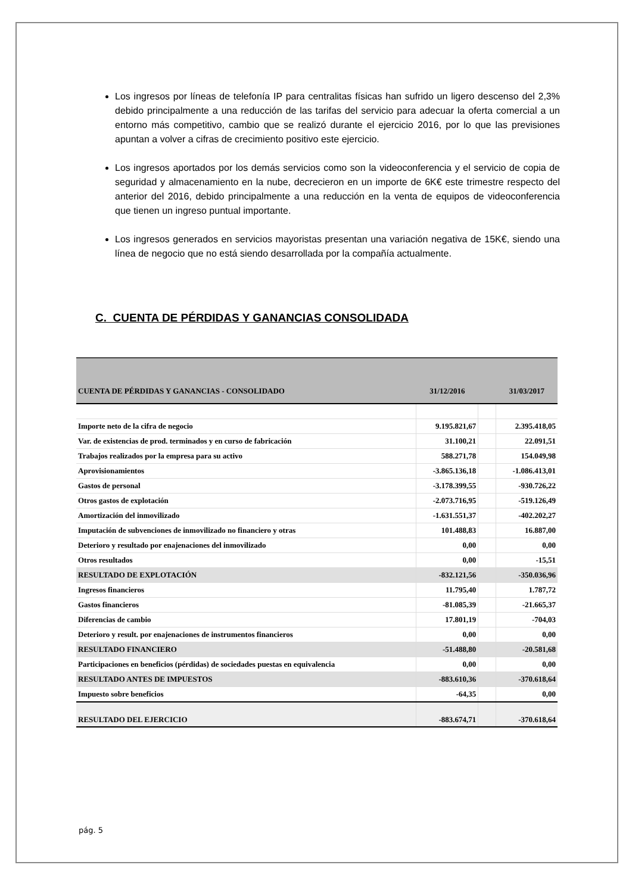Los ingresos por líneas de telefonía IP para centralitas físicas han sufrido un ligero descenso del 2,3% debido principalmente a una reducción de las tarifas del servicio para adecuar la oferta comercial a un entorno más competitivo, cambio que se realizó durante el ejercicio 2016, por lo que las previsiones apuntan a volver a cifras de crecimiento positivo este ejercicio.
Los ingresos aportados por los demás servicios como son la videoconferencia y el servicio de copia de seguridad y almacenamiento en la nube, decrecieron en un importe de 6K€ este trimestre respecto del anterior del 2016, debido principalmente a una reducción en la venta de equipos de videoconferencia que tienen un ingreso puntual importante.
Los ingresos generados en servicios mayoristas presentan una variación negativa de 15K€, siendo una línea de negocio que no está siendo desarrollada por la compañía actualmente.
C. CUENTA DE PÉRDIDAS Y GANANCIAS CONSOLIDADA
| CUENTA DE PÉRDIDAS Y GANANCIAS - CONSOLIDADO | 31/12/2016 | | 31/03/2017 |
| --- | --- | --- | --- |
| Importe neto de la cifra de negocio | 9.195.821,67 | | 2.395.418,05 |
| Var. de existencias de prod. terminados y en curso de fabricación | 31.100,21 | | 22.091,51 |
| Trabajos realizados por la empresa para su activo | 588.271,78 | | 154.049,98 |
| Aprovisionamientos | -3.865.136,18 | | -1.086.413,01 |
| Gastos de personal | -3.178.399,55 | | -930.726,22 |
| Otros gastos de explotación | -2.073.716,95 | | -519.126,49 |
| Amortización del inmovilizado | -1.631.551,37 | | -402.202,27 |
| Imputación de subvenciones de inmovilizado no financiero y otras | 101.488,83 | | 16.887,00 |
| Deterioro y resultado por enajenaciones del inmovilizado | 0,00 | | 0,00 |
| Otros resultados | 0,00 | | -15,51 |
| RESULTADO DE EXPLOTACIÓN | -832.121,56 | | -350.036,96 |
| Ingresos financieros | 11.795,40 | | 1.787,72 |
| Gastos financieros | -81.085,39 | | -21.665,37 |
| Diferencias de cambio | 17.801,19 | | -704,03 |
| Deterioro y result. por enajenaciones de instrumentos financieros | 0,00 | | 0,00 |
| RESULTADO FINANCIERO | -51.488,80 | | -20.581,68 |
| Participaciones en beneficios (pérdidas) de sociedades puestas en equivalencia | 0,00 | | 0,00 |
| RESULTADO ANTES DE IMPUESTOS | -883.610,36 | | -370.618,64 |
| Impuesto sobre beneficios | -64,35 | | 0,00 |
| RESULTADO DEL EJERCICIO | -883.674,71 | | -370.618,64 |
pág. 5